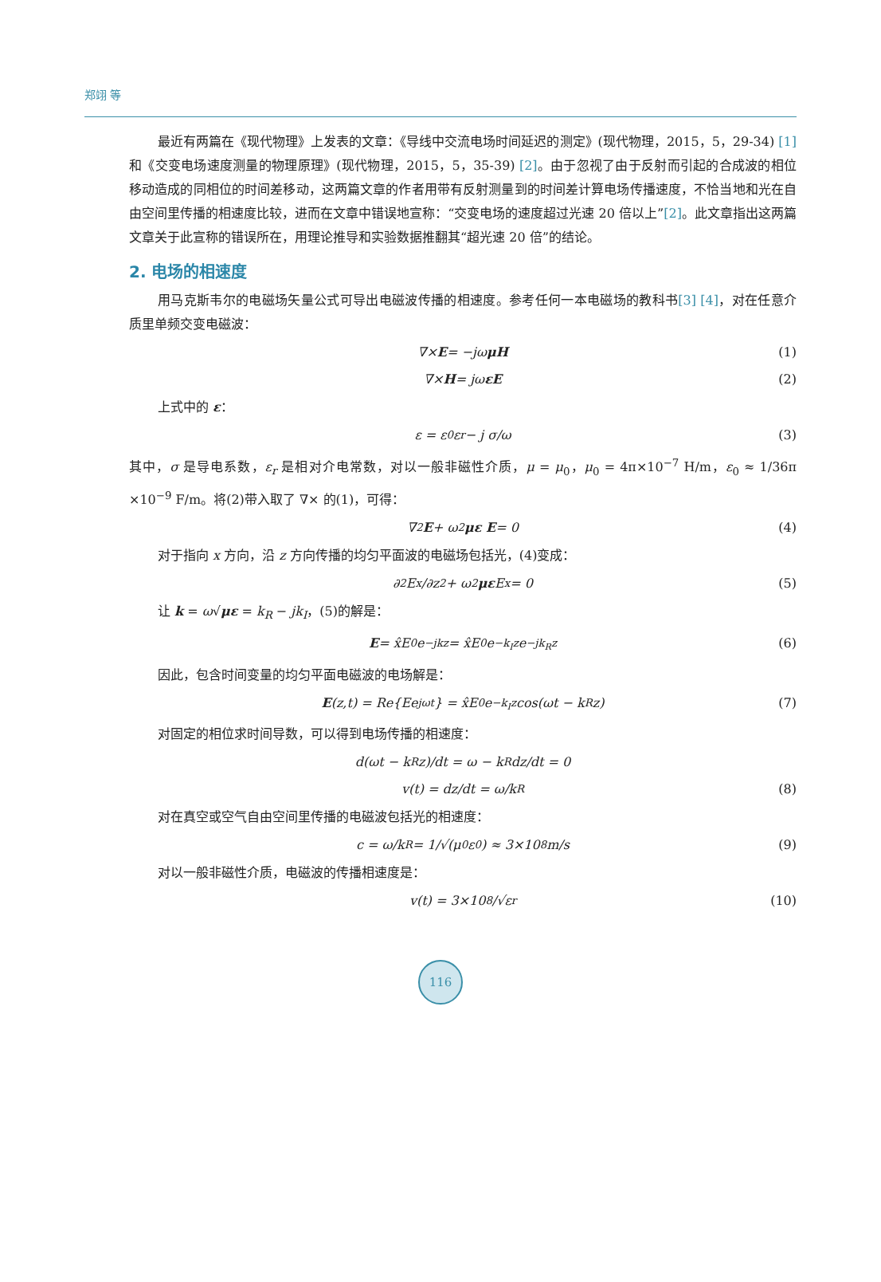郑翊 等
最近有两篇在《现代物理》上发表的文章：《导线中交流电场时间延迟的测定》(现代物理，2015，5，29-34) [1] 和《交变电场速度测量的物理原理》(现代物理，2015，5，35-39) [2]。由于忽视了由于反射而引起的合成波的相位移动造成的同相位的时间差移动，这两篇文章的作者用带有反射测量到的时间差计算电场传播速度，不恰当地和光在自由空间里传播的相速度比较，进而在文章中错误地宣称：“交变电场的速度超过光速 20 倍以上”[2]。此文章指出这两篇文章关于此宣称的错误所在，用理论推导和实验数据推翻其“超光速 20 倍”的结论。
2. 电场的相速度
用马克斯韦尔的电磁场矢量公式可导出电磁波传播的相速度。参考任何一本电磁场的教科书[3] [4]，对在任意介质里单频交变电磁波：
∇× E = −jω μH (1)
∇× H = jω εE (2)
上式中的 ε：
ε = ε<sub>0</sub>ε<sub>r</sub> − j σ/ω (3)
其中，σ 是导电系数，ε<sub>r</sub> 是相对介电常数，对以一般非磁性介质，μ = μ<sub>0</sub>，μ<sub>0</sub> = 4π×10<sup>−7</sup> H/m，ε<sub>0</sub> ≈ 1/36π ×10<sup>−9</sup> F/m。将(2)带入取了 ∇× 的(1)，可得：
∇<sup>2</sup> E + ω<sup>2</sup> με E = 0 (4)
对于指向 x 方向，沿 z 方向传播的均匀平面波的电磁场包括光，(4)变成：
∂<sup>2</sup>E<sub>x</sub>/∂z<sup>2</sup> + ω<sup>2</sup> με E<sub>x</sub> = 0 (5)
让 k = ω√με = k<sub>R</sub> − jk<sub>I</sub>，(5)的解是：
E = x̂E<sub>0</sub>e<sup>−jkz</sup> = x̂E<sub>0</sub>e<sup>−k<sub>I</sub>z</sup>e<sup>−jk<sub>R</sub>z</sup> (6)
因此，包含时间变量的均匀平面电磁波的电场解是：
E (z,t) = Re{Ee<sup>jωt</sup>} = x̂E<sub>0</sub>e<sup>−k<sub>I</sub>z</sup> cos(ωt − k<sub>R</sub>z) (7)
对固定的相位求时间导数，可以得到电场传播的相速度：
d(ωt − k<sub>R</sub>z)/dt = ω − k<sub>R</sub> dz/dt = 0
v(t) = dz/dt = ω/k<sub>R</sub> (8)
对在真空或空气自由空间里传播的电磁波包括光的相速度：
c = ω/k<sub>R</sub> = 1/√(μ<sub>0</sub>ε<sub>0</sub>) ≈ 3×10<sup>8</sup> m/s (9)
对以一般非磁性介质，电磁波的传播相速度是：
v(t) = 3×10<sup>8</sup>/√ε<sub>r</sub> (10)
116